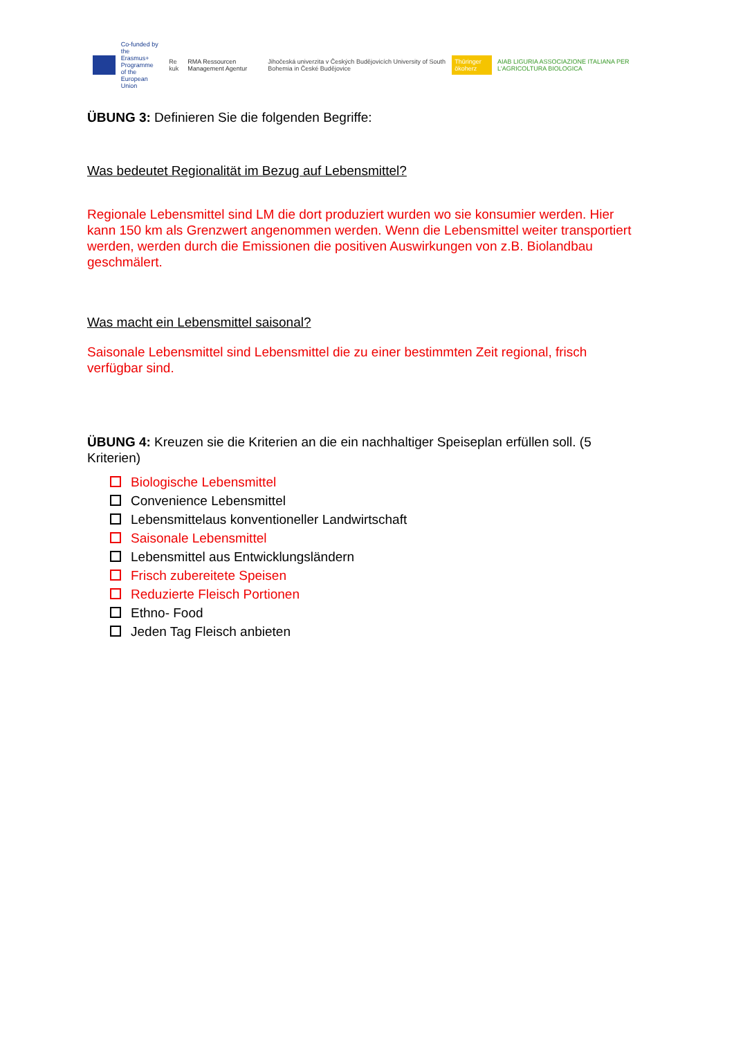Co-funded by the
Erasmus+ Programme
of the European Union Re kuk RMA Ressourcen Management Agentur Jihočeská univerzita v Českých Budějovicích University of South Bohemia in České Budějovice Thüringer ökoherz AIAB LIGURIA ASSOCIAZIONE ITALIANA PER L'AGRICOLTURA BIOLOGICA
ÜBUNG 3: Definieren Sie die folgenden Begriffe:
Was bedeutet Regionalität im Bezug auf Lebensmittel?
Regionale Lebensmittel sind LM die dort produziert wurden wo sie konsumier werden. Hier kann 150 km als Grenzwert angenommen werden. Wenn die Lebensmittel weiter transportiert werden, werden durch die Emissionen die positiven Auswirkungen von z.B. Biolandbau geschmälert.
Was macht ein Lebensmittel saisonal?
Saisonale Lebensmittel sind Lebensmittel die zu einer bestimmten Zeit regional, frisch verfügbar sind.
ÜBUNG 4: Kreuzen sie die Kriterien an die ein nachhaltiger Speiseplan erfüllen soll. (5 Kriterien)
Biologische Lebensmittel
Convenience Lebensmittel
Lebensmittelaus konventioneller Landwirtschaft
Saisonale Lebensmittel
Lebensmittel aus Entwicklungsländern
Frisch zubereitete Speisen
Reduzierte Fleisch Portionen
Ethno- Food
Jeden Tag Fleisch anbieten